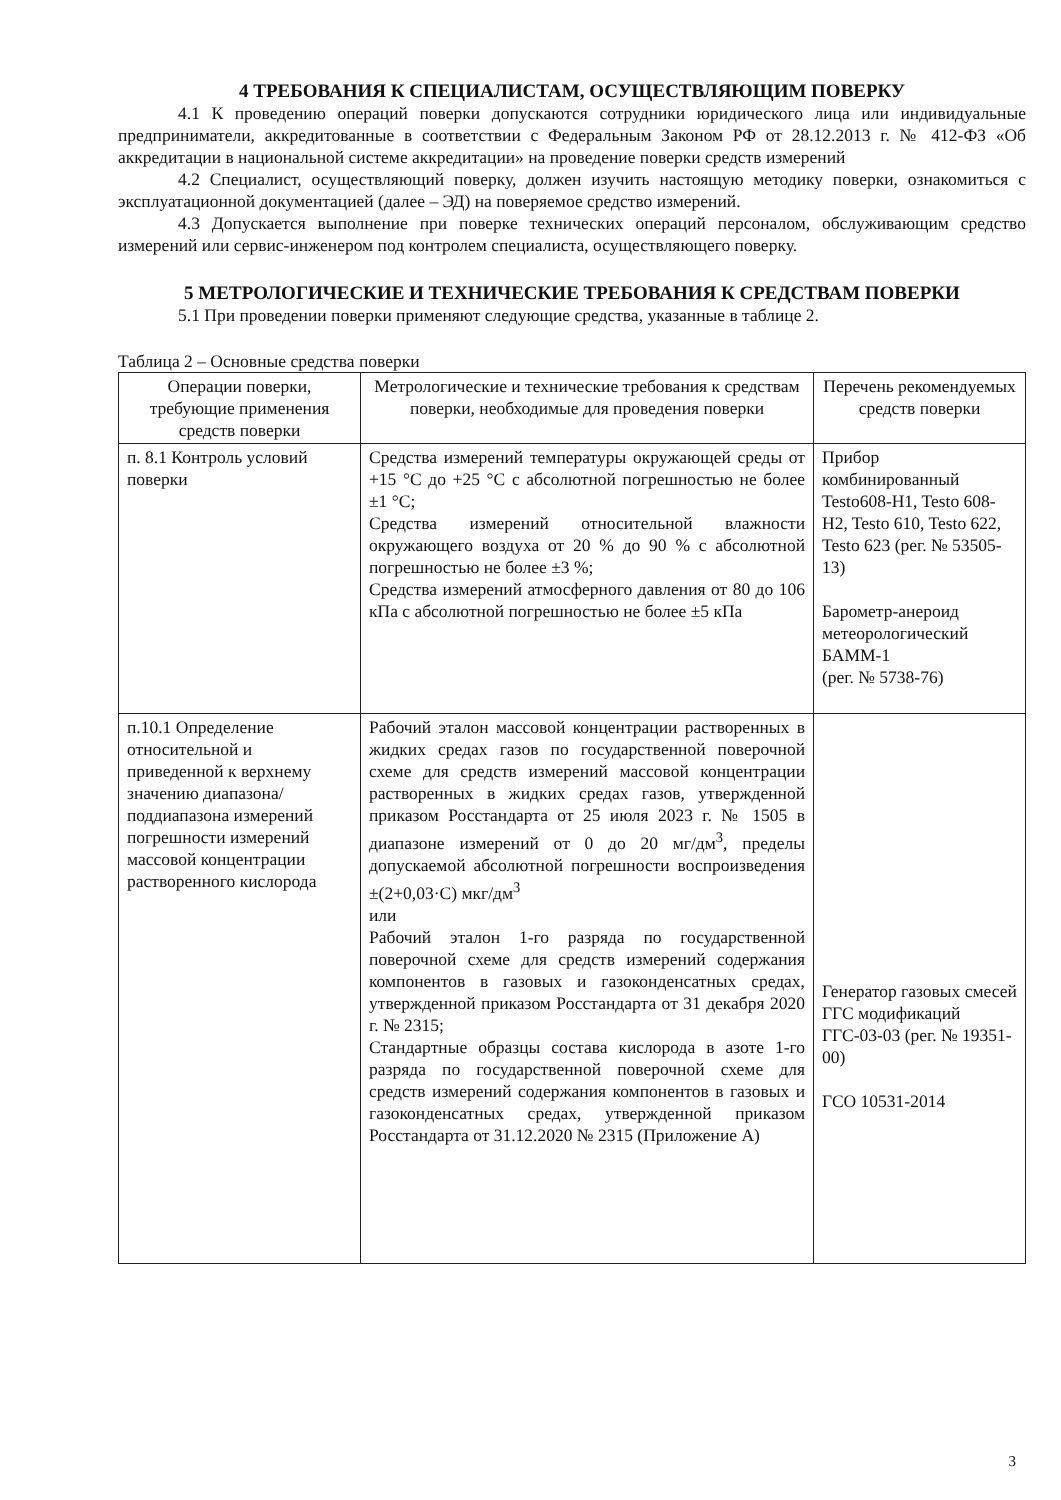4 ТРЕБОВАНИЯ К СПЕЦИАЛИСТАМ, ОСУЩЕСТВЛЯЮЩИМ ПОВЕРКУ
4.1 К проведению операций поверки допускаются сотрудники юридического лица или индивидуальные предприниматели, аккредитованные в соответствии с Федеральным Законом РФ от 28.12.2013 г. № 412-ФЗ «Об аккредитации в национальной системе аккредитации» на проведение поверки средств измерений
4.2 Специалист, осуществляющий поверку, должен изучить настоящую методику поверки, ознакомиться с эксплуатационной документацией (далее – ЭД) на поверяемое средство измерений.
4.3 Допускается выполнение при поверке технических операций персоналом, обслуживающим средство измерений или сервис-инженером под контролем специалиста, осуществляющего поверку.
5 МЕТРОЛОГИЧЕСКИЕ И ТЕХНИЧЕСКИЕ ТРЕБОВАНИЯ К СРЕДСТВАМ ПОВЕРКИ
5.1 При проведении поверки применяют следующие средства, указанные в таблице 2.
Таблица 2 – Основные средства поверки
| Операции поверки, требующие применения средств поверки | Метрологические и технические требования к средствам поверки, необходимые для проведения поверки | Перечень рекомендуемых средств поверки |
| п. 8.1 Контроль условий поверки | Средства измерений температуры окружающей среды от +15 °C до +25 °C с абсолютной погрешностью не более ±1 °C; Средства измерений относительной влажности окружающего воздуха от 20 % до 90 % с абсолютной погрешностью не более ±3 %; Средства измерений атмосферного давления от 80 до 106 кПа с абсолютной погрешностью не более ±5 кПа | Прибор комбинированный Testo608-H1, Testo 608-H2, Testo 610, Testo 622, Testo 623 (рег. № 53505-13) Барометр-анероид метеорологический БАММ-1 (рег. № 5738-76) |
| п.10.1 Определение относительной и приведенной к верхнему значению диапазона/поддиапазона измерений погрешности измерений массовой концентрации растворенного кислорода | Рабочий эталон массовой концентрации растворенных в жидких средах газов по государственной поверочной схеме для средств измерений массовой концентрации растворенных в жидких средах газов, утвержденной приказом Росстандарта от 25 июля 2023 г. № 1505 в диапазоне измерений от 0 до 20 мг/дм<sup>3</sup>, пределы допускаемой абсолютной погрешности воспроизведения ±(2+0,03·C) мкг/дм<sup>3</sup> или Рабочий эталон 1-го разряда по государственной поверочной схеме для средств измерений содержания компонентов в газовых и газоконденсатных средах, утвержденной приказом Росстандарта от 31 декабря 2020 г. № 2315; Стандартные образцы состава кислорода в азоте 1-го разряда по государственной поверочной схеме для средств измерений содержания компонентов в газовых и газоконденсатных средах, утвержденной приказом Росстандарта от 31.12.2020 № 2315 (Приложение А) | Генератор газовых смесей ГГС модификаций ГГС-03-03 (рег. № 19351-00) ГСО 10531-2014 |
3